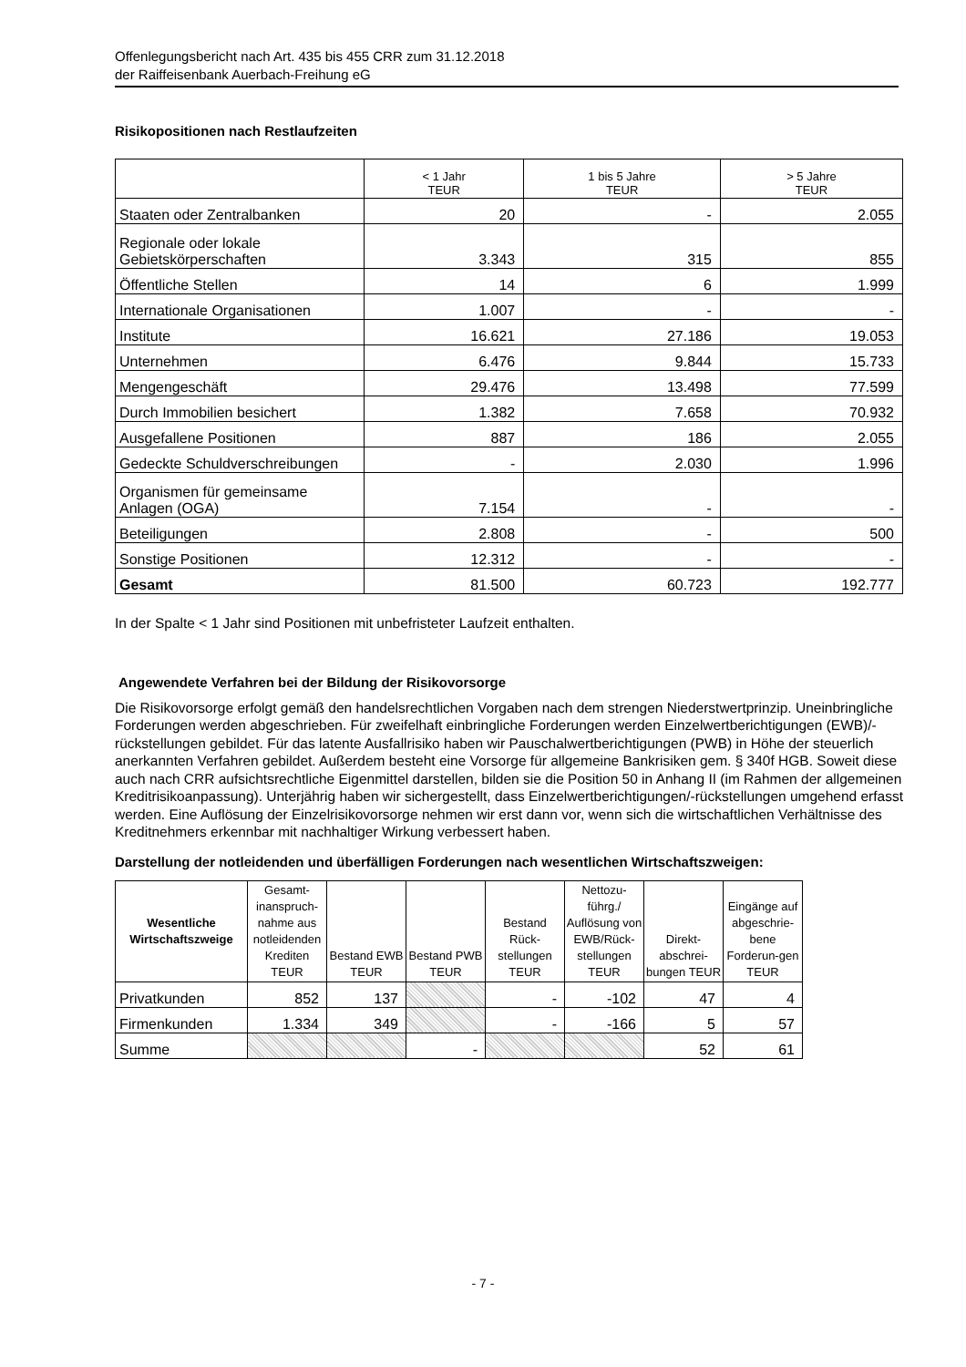Offenlegungsbericht nach Art. 435 bis 455 CRR zum 31.12.2018
der Raiffeisenbank Auerbach-Freihung eG
Risikopositionen nach Restlaufzeiten
| | < 1 Jahr TEUR | 1 bis 5 Jahre TEUR | > 5 Jahre TEUR |
| --- | --- | --- | --- |
| Staaten oder Zentralbanken | 20 | - | 2.055 |
| Regionale oder lokale Gebietskörperschaften | 3.343 | 315 | 855 |
| Öffentliche Stellen | 14 | 6 | 1.999 |
| Internationale Organisationen | 1.007 | - | - |
| Institute | 16.621 | 27.186 | 19.053 |
| Unternehmen | 6.476 | 9.844 | 15.733 |
| Mengengeschäft | 29.476 | 13.498 | 77.599 |
| Durch Immobilien besichert | 1.382 | 7.658 | 70.932 |
| Ausgefallene Positionen | 887 | 186 | 2.055 |
| Gedeckte Schuldverschreibungen | - | 2.030 | 1.996 |
| Organismen für gemeinsame Anlagen (OGA) | 7.154 | - | - |
| Beteiligungen | 2.808 | - | 500 |
| Sonstige Positionen | 12.312 | - | - |
| Gesamt | 81.500 | 60.723 | 192.777 |
In der Spalte < 1 Jahr sind Positionen mit unbefristeter Laufzeit enthalten.
Angewendete Verfahren bei der Bildung der Risikovorsorge
Die Risikovorsorge erfolgt gemäß den handelsrechtlichen Vorgaben nach dem strengen Niederstwertprinzip. Uneinbringliche Forderungen werden abgeschrieben. Für zweifelhaft einbringliche Forderungen werden Einzelwertberichtigungen (EWB)/-rückstellungen gebildet. Für das latente Ausfallrisiko haben wir Pauschalwertberichtigungen (PWB) in Höhe der steuerlich anerkannten Verfahren gebildet. Außerdem besteht eine Vorsorge für allgemeine Bankrisiken gem. § 340f HGB. Soweit diese auch nach CRR aufsichtsrechtliche Eigenmittel darstellen, bilden sie die Position 50 in Anhang II (im Rahmen der allgemeinen Kreditrisikoanpassung). Unterjährig haben wir sichergestellt, dass Einzelwertberichtigungen/-rückstellungen umgehend erfasst werden. Eine Auflösung der Einzelrisikovorsorge nehmen wir erst dann vor, wenn sich die wirtschaftlichen Verhältnisse des Kreditnehmers erkennbar mit nachhaltiger Wirkung verbessert haben.
Darstellung der notleidenden und überfälligen Forderungen nach wesentlichen Wirtschaftszweigen:
| Wesentliche Wirtschaftszweige | Gesamt-inanspruch-nahme aus notleidenden Krediten TEUR | Bestand EWB TEUR | Bestand PWB TEUR | Bestand Rück-stellungen TEUR | Nettozu-führg./ Auflösung von EWB/Rück-stellungen TEUR | Direkt-abschrei-bungen TEUR | Eingänge auf abgeschrie-bene Forderun-gen TEUR |
| --- | --- | --- | --- | --- | --- | --- | --- |
| Privatkunden | 852 | 137 | | - | -102 | 47 | 4 |
| Firmenkunden | 1.334 | 349 | | - | -166 | 5 | 57 |
| Summe | | | - | | | 52 | 61 |
- 7 -